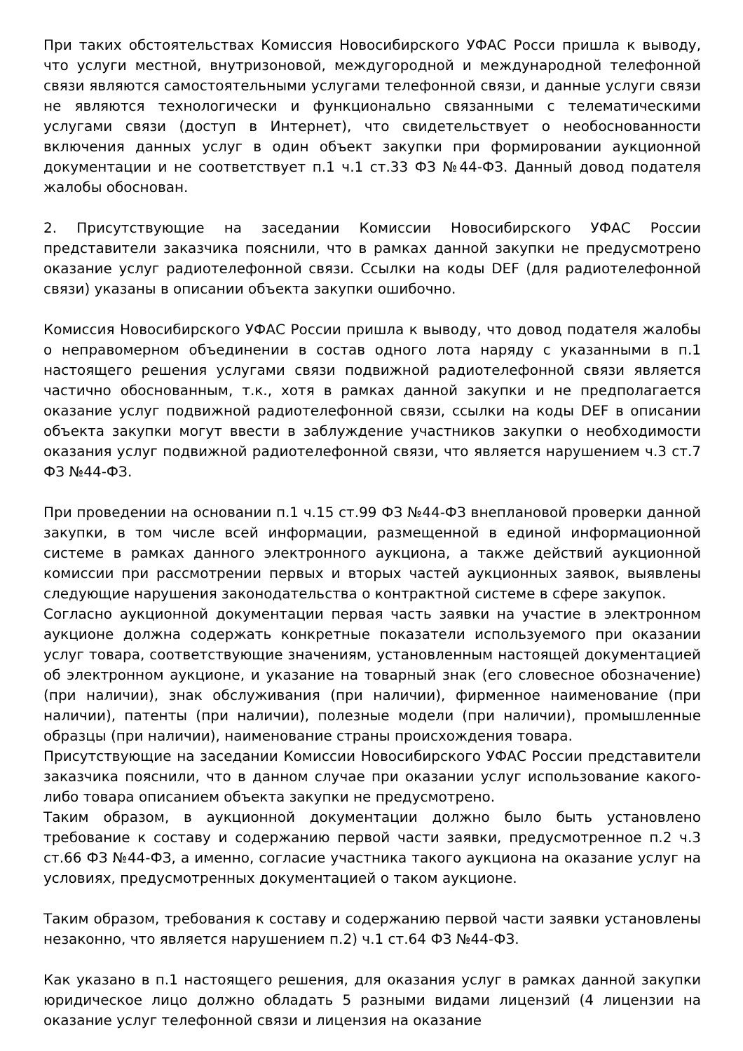При таких обстоятельствах Комиссия Новосибирского УФАС Росси пришла к выводу, что услуги местной, внутризоновой, междугородной и международной телефонной связи являются самостоятельными услугами телефонной связи, и данные услуги связи не являются технологически и функционально связанными с телематическими услугами связи (доступ в Интернет), что свидетельствует о необоснованности включения данных услуг в один объект закупки при формировании аукционной документации и не соответствует п.1 ч.1 ст.33 ФЗ №44-ФЗ. Данный довод подателя жалобы обоснован.
2. Присутствующие на заседании Комиссии Новосибирского УФАС России представители заказчика пояснили, что в рамках данной закупки не предусмотрено оказание услуг радиотелефонной связи. Ссылки на коды DEF (для радиотелефонной связи) указаны в описании объекта закупки ошибочно.
Комиссия Новосибирского УФАС России пришла к выводу, что довод подателя жалобы о неправомерном объединении в состав одного лота наряду с указанными в п.1 настоящего решения услугами связи подвижной радиотелефонной связи является частично обоснованным, т.к., хотя в рамках данной закупки и не предполагается оказание услуг подвижной радиотелефонной связи, ссылки на коды DEF в описании объекта закупки могут ввести в заблуждение участников закупки о необходимости оказания услуг подвижной радиотелефонной связи, что является нарушением ч.3 ст.7 ФЗ №44-ФЗ.
При проведении на основании п.1 ч.15 ст.99 ФЗ №44-ФЗ внеплановой проверки данной закупки, в том числе всей информации, размещенной в единой информационной системе в рамках данного электронного аукциона, а также действий аукционной комиссии при рассмотрении первых и вторых частей аукционных заявок, выявлены следующие нарушения законодательства о контрактной системе в сфере закупок.
Согласно аукционной документации первая часть заявки на участие в электронном аукционе должна содержать конкретные показатели используемого при оказании услуг товара, соответствующие значениям, установленным настоящей документацией об электронном аукционе, и указание на товарный знак (его словесное обозначение) (при наличии), знак обслуживания (при наличии), фирменное наименование (при наличии), патенты (при наличии), полезные модели (при наличии), промышленные образцы (при наличии), наименование страны происхождения товара.
Присутствующие на заседании Комиссии Новосибирского УФАС России представители заказчика пояснили, что в данном случае при оказании услуг использование какого-либо товара описанием объекта закупки не предусмотрено.
Таким образом, в аукционной документации должно было быть установлено требование к составу и содержанию первой части заявки, предусмотренное п.2 ч.3 ст.66 ФЗ №44-ФЗ, а именно, согласие участника такого аукциона на оказание услуг на условиях, предусмотренных документацией о таком аукционе.
Таким образом, требования к составу и содержанию первой части заявки установлены незаконно, что является нарушением п.2) ч.1 ст.64 ФЗ №44-ФЗ.
Как указано в п.1 настоящего решения, для оказания услуг в рамках данной закупки юридическое лицо должно обладать 5 разными видами лицензий (4 лицензии на оказание услуг телефонной связи и лицензия на оказание